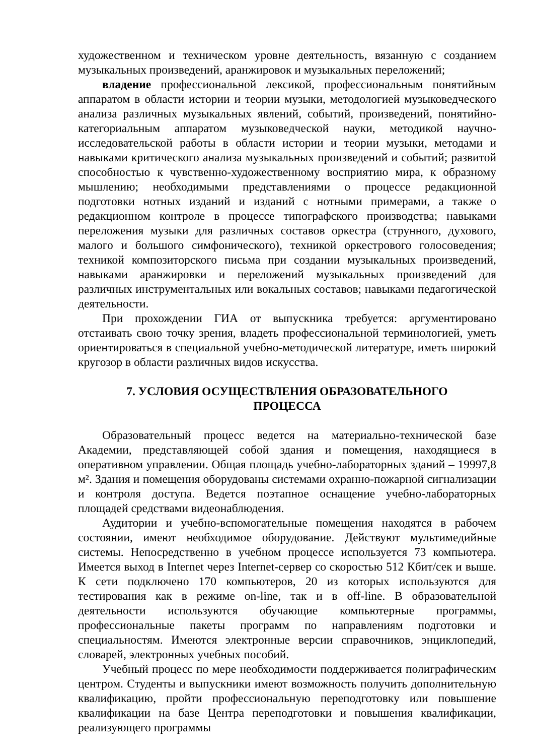художественном и техническом уровне деятельность, вязанную с созданием музыкальных произведений, аранжировок и музыкальных переложений;
владение профессиональной лексикой, профессиональным понятийным аппаратом в области истории и теории музыки, методологией музыковедческого анализа различных музыкальных явлений, событий, произведений, понятийно-категориальным аппаратом музыковедческой науки, методикой научно- исследовательской работы в области истории и теории музыки, методами и навыками критического анализа музыкальных произведений и событий; развитой способностью к чувственно-художественному восприятию мира, к образному мышлению; необходимыми представлениями о процессе редакционной подготовки нотных изданий и изданий с нотными примерами, а также о редакционном контроле в процессе типографского производства; навыками переложения музыки для различных составов оркестра (струнного, духового, малого и большого симфонического), техникой оркестрового голосоведения; техникой композиторского письма при создании музыкальных произведений, навыками аранжировки и переложений музыкальных произведений для различных инструментальных или вокальных составов; навыками педагогической деятельности.
При прохождении ГИА от выпускника требуется: аргументировано отстаивать свою точку зрения, владеть профессиональной терминологией, уметь ориентироваться в специальной учебно-методической литературе, иметь широкий кругозор в области различных видов искусства.
7. УСЛОВИЯ ОСУЩЕСТВЛЕНИЯ ОБРАЗОВАТЕЛЬНОГО
ПРОЦЕССА
Образовательный процесс ведется на материально-технической базе Академии, представляющей собой здания и помещения, находящиеся в оперативном управлении. Общая площадь учебно-лабораторных зданий – 19997,8 м². Здания и помещения оборудованы системами охранно-пожарной сигнализации и контроля доступа. Ведется поэтапное оснащение учебно-лабораторных площадей средствами видеонаблюдения.
Аудитории и учебно-вспомогательные помещения находятся в рабочем состоянии, имеют необходимое оборудование. Действуют мультимедийные системы. Непосредственно в учебном процессе используется 73 компьютера. Имеется выход в Internet через Internet-сервер со скоростью 512 Кбит/сек и выше. К сети подключено 170 компьютеров, 20 из которых используются для тестирования как в режиме on-line, так и в off-line. В образовательной деятельности используются обучающие компьютерные программы, профессиональные пакеты программ по направлениям подготовки и специальностям. Имеются электронные версии справочников, энциклопедий, словарей, электронных учебных пособий.
Учебный процесс по мере необходимости поддерживается полиграфическим центром. Студенты и выпускники имеют возможность получить дополнительную квалификацию, пройти профессиональную переподготовку или повышение квалификации на базе Центра переподготовки и повышения квалификации, реализующего программы